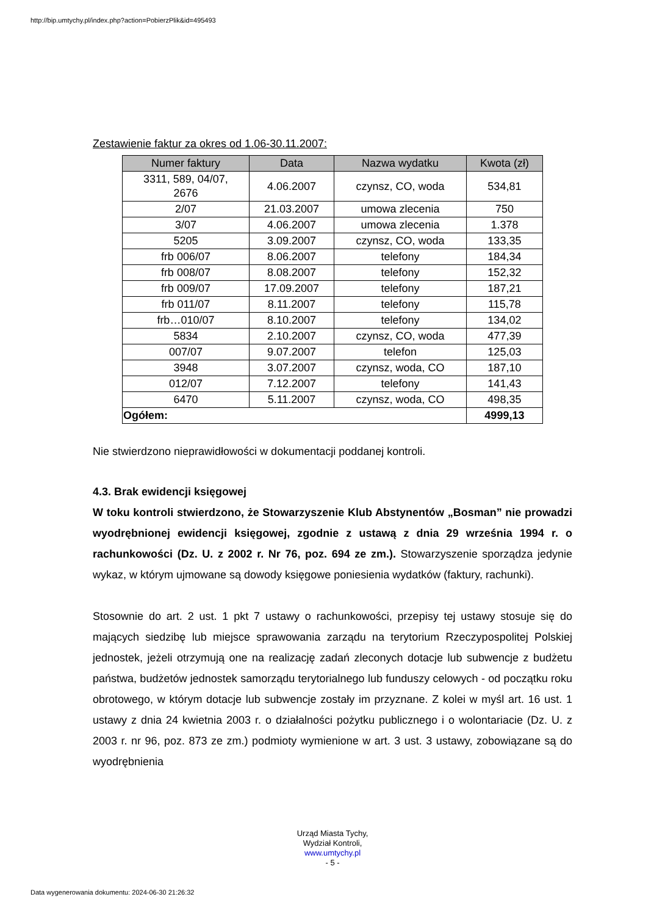http://bip.umtychy.pl/index.php?action=PobierzPlik&id=495493
Zestawienie faktur za okres od 1.06-30.11.2007:
| Numer faktury | Data | Nazwa wydatku | Kwota (zł) |
| --- | --- | --- | --- |
| 3311, 589, 04/07, 2676 | 4.06.2007 | czynsz, CO, woda | 534,81 |
| 2/07 | 21.03.2007 | umowa zlecenia | 750 |
| 3/07 | 4.06.2007 | umowa zlecenia | 1.378 |
| 5205 | 3.09.2007 | czynsz, CO, woda | 133,35 |
| frb 006/07 | 8.06.2007 | telefony | 184,34 |
| frb 008/07 | 8.08.2007 | telefony | 152,32 |
| frb 009/07 | 17.09.2007 | telefony | 187,21 |
| frb 011/07 | 8.11.2007 | telefony | 115,78 |
| frb…010/07 | 8.10.2007 | telefony | 134,02 |
| 5834 | 2.10.2007 | czynsz, CO, woda | 477,39 |
| 007/07 | 9.07.2007 | telefon | 125,03 |
| 3948 | 3.07.2007 | czynsz, woda, CO | 187,10 |
| 012/07 | 7.12.2007 | telefony | 141,43 |
| 6470 | 5.11.2007 | czynsz, woda, CO | 498,35 |
| Ogółem: | | | 4999,13 |
Nie stwierdzono nieprawidłowości w dokumentacji poddanej kontroli.
4.3. Brak ewidencji księgowej
W toku kontroli stwierdzono, że Stowarzyszenie Klub Abstynentów „Bosman” nie prowadzi wyodrębnionej ewidencji księgowej, zgodnie z ustawą z dnia 29 września 1994 r. o rachunkowości (Dz. U. z 2002 r. Nr 76, poz. 694 ze zm.). Stowarzyszenie sporządza jedynie wykaz, w którym ujmowane są dowody księgowe poniesienia wydatków (faktury, rachunki).
Stosownie do art. 2 ust. 1 pkt 7 ustawy o rachunkowości, przepisy tej ustawy stosuje się do mających siedzibę lub miejsce sprawowania zarządu na terytorium Rzeczypospolitej Polskiej jednostek, jeżeli otrzymują one na realizację zadań zleconych dotacje lub subwencje z budżetu państwa, budżetów jednostek samorządu terytorialnego lub funduszy celowych - od początku roku obrotowego, w którym dotacje lub subwencje zostały im przyznane. Z kolei w myśl art. 16 ust. 1 ustawy z dnia 24 kwietnia 2003 r. o działalności pożytku publicznego i o wolontariacie (Dz. U. z 2003 r. nr 96, poz. 873 ze zm.) podmioty wymienione w art. 3 ust. 3 ustawy, zobowiązane są do wyodrębnienia
Urząd Miasta Tychy,
Wydział Kontroli,
www.umtychy.pl
- 5 -
Data wygenerowania dokumentu: 2024-06-30 21:26:32